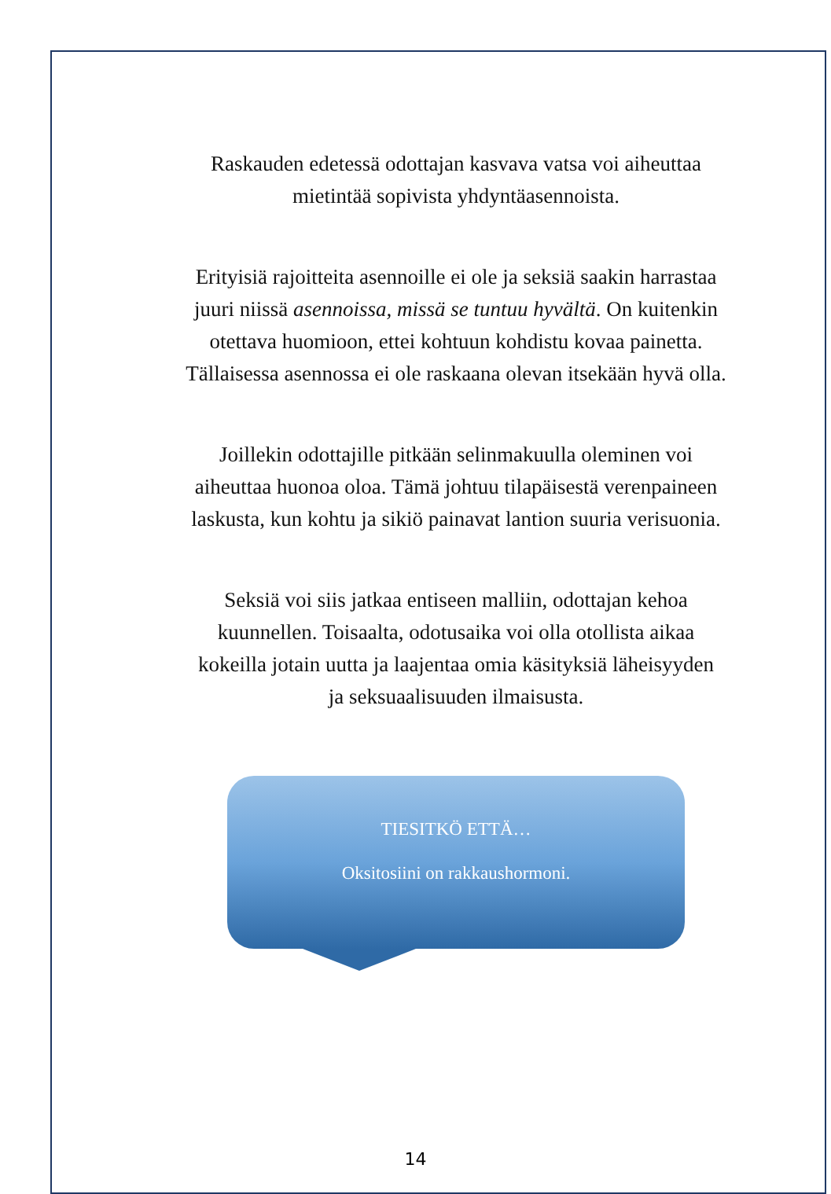Raskauden edetessä odottajan kasvava vatsa voi aiheuttaa
mietintää sopivista yhdyntäasennoista.
Erityisiä rajoitteita asennoille ei ole ja seksiä saakin harrastaa
juuri niissä asennoissa, missä se tuntuu hyvältä. On kuitenkin
otettava huomioon, ettei kohtuun kohdistu kovaa painetta.
Tällaisessa asennossa ei ole raskaana olevan itsekään hyvä olla.
Joillekin odottajille pitkään selinmakuulla oleminen voi
aiheuttaa huonoa oloa. Tämä johtuu tilapäisestä verenpaineen
laskusta, kun kohtu ja sikiö painavat lantion suuria verisuonia.
Seksiä voi siis jatkaa entiseen malliin, odottajan kehoa
kuunnellen. Toisaalta, odotusaika voi olla otollista aikaa
kokeilla jotain uutta ja laajentaa omia käsityksiä läheisyyden
ja seksuaalisuuden ilmaisusta.
TIESITKÖ ETTÄ…
Oksitosiini on rakkaushormoni.
14